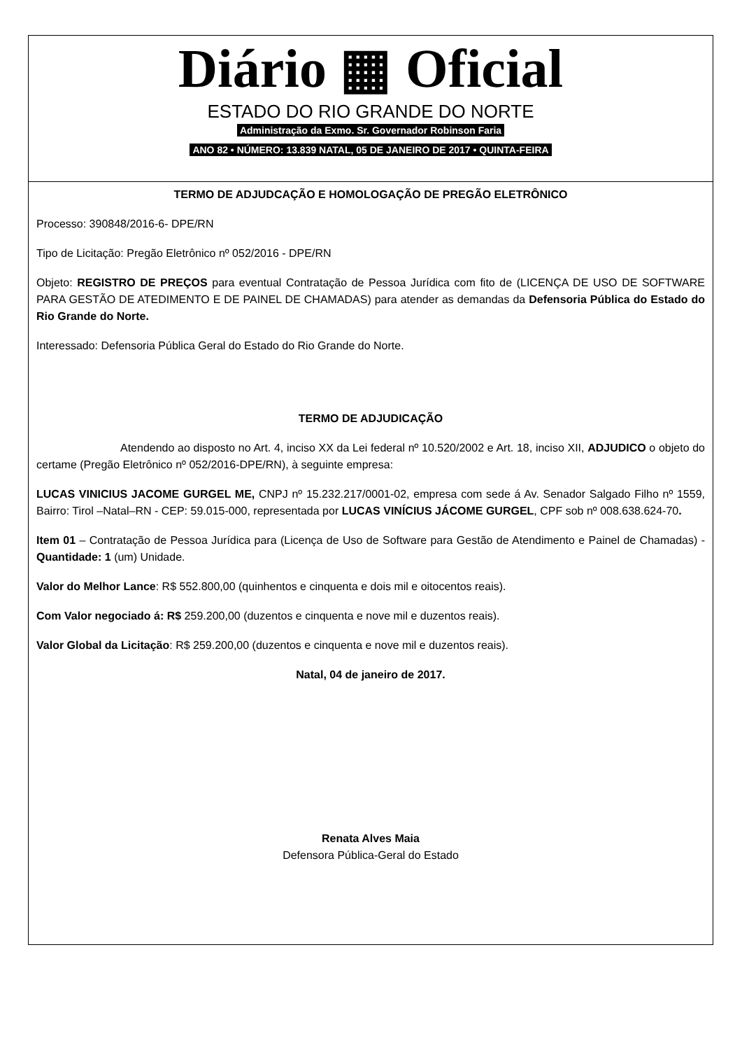Diário ▦ Oficial
ESTADO DO RIO GRANDE DO NORTE
Administração da Exmo. Sr. Governador Robinson Faria
ANO 82 • NÚMERO: 13.839 NATAL, 05 DE JANEIRO DE 2017 • QUINTA-FEIRA
TERMO DE ADJUDCAÇÃO E HOMOLOGAÇÃO DE PREGÃO ELETRÔNICO
Processo: 390848/2016-6- DPE/RN
Tipo de Licitação: Pregão Eletrônico nº 052/2016 - DPE/RN
Objeto: REGISTRO DE PREÇOS para eventual Contratação de Pessoa Jurídica com fito de (LICENÇA DE USO DE SOFTWARE PARA GESTÃO DE ATEDIMENTO E DE PAINEL DE CHAMADAS) para atender as demandas da Defensoria Pública do Estado do Rio Grande do Norte.
Interessado: Defensoria Pública Geral do Estado do Rio Grande do Norte.
TERMO DE ADJUDICAÇÃO
Atendendo ao disposto no Art. 4, inciso XX da Lei federal nº 10.520/2002 e Art. 18, inciso XII, ADJUDICO o objeto do certame (Pregão Eletrônico nº 052/2016-DPE/RN), à seguinte empresa:
LUCAS VINICIUS JACOME GURGEL ME, CNPJ nº 15.232.217/0001-02, empresa com sede á Av. Senador Salgado Filho nº 1559, Bairro: Tirol –Natal–RN - CEP: 59.015-000, representada por LUCAS VINÍCIUS JÁCOME GURGEL, CPF sob nº 008.638.624-70.
Item 01 – Contratação de Pessoa Jurídica para (Licença de Uso de Software para Gestão de Atendimento e Painel de Chamadas) - Quantidade: 1 (um) Unidade.
Valor do Melhor Lance: R$ 552.800,00 (quinhentos e cinquenta e dois mil e oitocentos reais).
Com Valor negociado á: R$ 259.200,00 (duzentos e cinquenta e nove mil e duzentos reais).
Valor Global da Licitação: R$ 259.200,00 (duzentos e cinquenta e nove mil e duzentos reais).
Natal, 04 de janeiro de 2017.
Renata Alves Maia
Defensora Pública-Geral do Estado